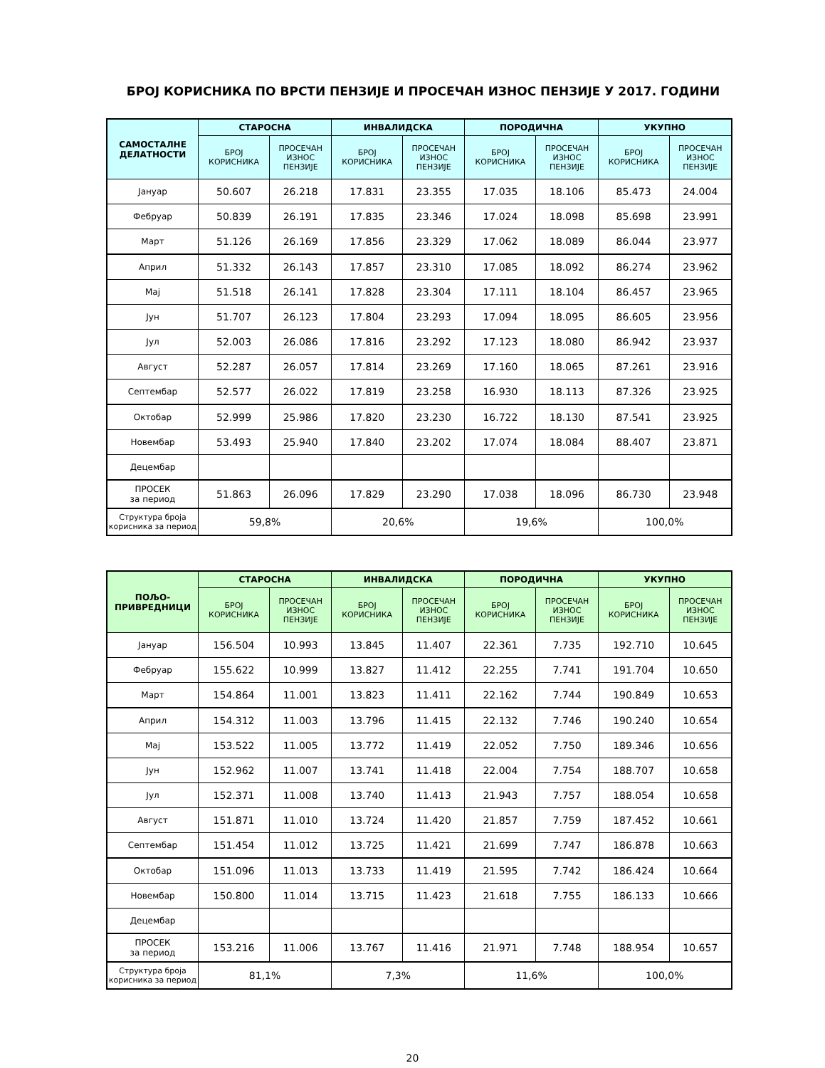БРОЈ КОРИСНИКА ПО ВРСТИ ПЕНЗИЈЕ И ПРОСЕЧАН ИЗНОС ПЕНЗИЈЕ У 2017. ГОДИНИ
| САМОСТАЛНЕ ДЕЛАТНОСТИ | СТАРОСНА | | ИНВАЛИДСКА | | ПОРОДИЧНА | | УКУПНО | |
| --- | --- | --- | --- | --- | --- | --- | --- | --- |
| | БРОЈ КОРИСНИКА | ПРОСЕЧАН ИЗНОС ПЕНЗИЈЕ | БРОЈ КОРИСНИКА | ПРОСЕЧАН ИЗНОС ПЕНЗИЈЕ | БРОЈ КОРИСНИКА | ПРОСЕЧАН ИЗНОС ПЕНЗИЈЕ | БРОЈ КОРИСНИКА | ПРОСЕЧАН ИЗНОС ПЕНЗИЈЕ |
| Јануар | 50.607 | 26.218 | 17.831 | 23.355 | 17.035 | 18.106 | 85.473 | 24.004 |
| Фебруар | 50.839 | 26.191 | 17.835 | 23.346 | 17.024 | 18.098 | 85.698 | 23.991 |
| Март | 51.126 | 26.169 | 17.856 | 23.329 | 17.062 | 18.089 | 86.044 | 23.977 |
| Април | 51.332 | 26.143 | 17.857 | 23.310 | 17.085 | 18.092 | 86.274 | 23.962 |
| Мај | 51.518 | 26.141 | 17.828 | 23.304 | 17.111 | 18.104 | 86.457 | 23.965 |
| Јун | 51.707 | 26.123 | 17.804 | 23.293 | 17.094 | 18.095 | 86.605 | 23.956 |
| Јул | 52.003 | 26.086 | 17.816 | 23.292 | 17.123 | 18.080 | 86.942 | 23.937 |
| Август | 52.287 | 26.057 | 17.814 | 23.269 | 17.160 | 18.065 | 87.261 | 23.916 |
| Септембар | 52.577 | 26.022 | 17.819 | 23.258 | 16.930 | 18.113 | 87.326 | 23.925 |
| Октобар | 52.999 | 25.986 | 17.820 | 23.230 | 16.722 | 18.130 | 87.541 | 23.925 |
| Новембар | 53.493 | 25.940 | 17.840 | 23.202 | 17.074 | 18.084 | 88.407 | 23.871 |
| Децембар | | | | | | | | |
| ПРОСЕК за период | 51.863 | 26.096 | 17.829 | 23.290 | 17.038 | 18.096 | 86.730 | 23.948 |
| Структура броја корисника за период | 59,8% | | 20,6% | | 19,6% | | 100,0% | |
| ПОЉО- ПРИВРЕДНИЦИ | СТАРОСНА | | ИНВАЛИДСКА | | ПОРОДИЧНА | | УКУПНО | |
| --- | --- | --- | --- | --- | --- | --- | --- | --- |
| | БРОЈ КОРИСНИКА | ПРОСЕЧАН ИЗНОС ПЕНЗИЈЕ | БРОЈ КОРИСНИКА | ПРОСЕЧАН ИЗНОС ПЕНЗИЈЕ | БРОЈ КОРИСНИКА | ПРОСЕЧАН ИЗНОС ПЕНЗИЈЕ | БРОЈ КОРИСНИКА | ПРОСЕЧАН ИЗНОС ПЕНЗИЈЕ |
| Јануар | 156.504 | 10.993 | 13.845 | 11.407 | 22.361 | 7.735 | 192.710 | 10.645 |
| Фебруар | 155.622 | 10.999 | 13.827 | 11.412 | 22.255 | 7.741 | 191.704 | 10.650 |
| Март | 154.864 | 11.001 | 13.823 | 11.411 | 22.162 | 7.744 | 190.849 | 10.653 |
| Април | 154.312 | 11.003 | 13.796 | 11.415 | 22.132 | 7.746 | 190.240 | 10.654 |
| Мај | 153.522 | 11.005 | 13.772 | 11.419 | 22.052 | 7.750 | 189.346 | 10.656 |
| Јун | 152.962 | 11.007 | 13.741 | 11.418 | 22.004 | 7.754 | 188.707 | 10.658 |
| Јул | 152.371 | 11.008 | 13.740 | 11.413 | 21.943 | 7.757 | 188.054 | 10.658 |
| Август | 151.871 | 11.010 | 13.724 | 11.420 | 21.857 | 7.759 | 187.452 | 10.661 |
| Септембар | 151.454 | 11.012 | 13.725 | 11.421 | 21.699 | 7.747 | 186.878 | 10.663 |
| Октобар | 151.096 | 11.013 | 13.733 | 11.419 | 21.595 | 7.742 | 186.424 | 10.664 |
| Новембар | 150.800 | 11.014 | 13.715 | 11.423 | 21.618 | 7.755 | 186.133 | 10.666 |
| Децембар | | | | | | | | |
| ПРОСЕК за период | 153.216 | 11.006 | 13.767 | 11.416 | 21.971 | 7.748 | 188.954 | 10.657 |
| Структура броја корисника за период | 81,1% | | 7,3% | | 11,6% | | 100,0% | |
20